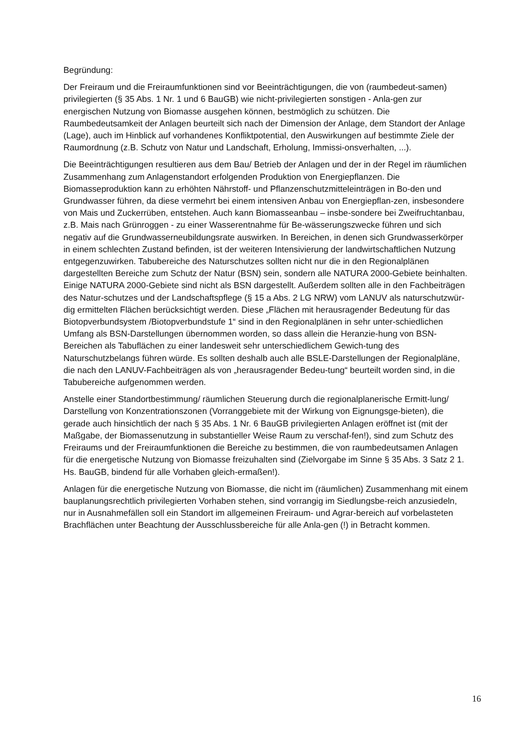Begründung:
Der Freiraum und die Freiraumfunktionen sind vor Beeinträchtigungen, die von (raumbedeut-samen) privilegierten (§ 35 Abs. 1 Nr. 1 und 6 BauGB) wie nicht-privilegierten sonstigen - Anla-gen zur energischen Nutzung von Biomasse ausgehen können, bestmöglich zu schützen. Die Raumbedeutsamkeit der Anlagen beurteilt sich nach der Dimension der Anlage, dem Standort der Anlage (Lage), auch im Hinblick auf vorhandenes Konfliktpotential, den Auswirkungen auf bestimmte Ziele der Raumordnung (z.B. Schutz von Natur und Landschaft, Erholung, Immissi-onsverhalten, ...).
Die Beeinträchtigungen resultieren aus dem Bau/ Betrieb der Anlagen und der in der Regel im räumlichen Zusammenhang zum Anlagenstandort erfolgenden Produktion von Energiepflanzen. Die Biomasseproduktion kann zu erhöhten Nährstoff- und Pflanzenschutzmitteleinträgen in Bo-den und Grundwasser führen, da diese vermehrt bei einem intensiven Anbau von Energiepflan-zen, insbesondere von Mais und Zuckerrüben, entstehen. Auch kann Biomasseanbau – insbe-sondere bei Zweifruchtanbau, z.B. Mais nach Grünroggen - zu einer Wasserentnahme für Be-wässerungszwecke führen und sich negativ auf die Grundwasserneubildungsrate auswirken. In Bereichen, in denen sich Grundwasserkörper in einem schlechten Zustand befinden, ist der weiteren Intensivierung der landwirtschaftlichen Nutzung entgegenzuwirken. Tabubereiche des Naturschutzes sollten nicht nur die in den Regionalplänen dargestellten Bereiche zum Schutz der Natur (BSN) sein, sondern alle NATURA 2000-Gebiete beinhalten. Einige NATURA 2000-Gebiete sind nicht als BSN dargestellt. Außerdem sollten alle in den Fachbeiträgen des Natur-schutzes und der Landschaftspflege (§ 15 a Abs. 2 LG NRW) vom LANUV als naturschutzwür-dig ermittelten Flächen berücksichtigt werden. Diese „Flächen mit herausragender Bedeutung für das Biotopverbundsystem /Biotopverbundstufe 1“ sind in den Regionalplänen in sehr unter-schiedlichen Umfang als BSN-Darstellungen übernommen worden, so dass allein die Heranzie-hung von BSN-Bereichen als Tabuflächen zu einer landesweit sehr unterschiedlichem Gewich-tung des Naturschutzbelangs führen würde. Es sollten deshalb auch alle BSLE-Darstellungen der Regionalpläne, die nach den LANUV-Fachbeiträgen als von „herausragender Bedeu-tung“ beurteilt worden sind, in die Tabubereiche aufgenommen werden.
Anstelle einer Standortbestimmung/ räumlichen Steuerung durch die regionalplanerische Ermitt-lung/ Darstellung von Konzentrationszonen (Vorranggebiete mit der Wirkung von Eignungsge-bieten), die gerade auch hinsichtlich der nach § 35 Abs. 1 Nr. 6 BauGB privilegierten Anlagen eröffnet ist (mit der Maßgabe, der Biomassenutzung in substantieller Weise Raum zu verschaf-fen!), sind zum Schutz des Freiraums und der Freiraumfunktionen die Bereiche zu bestimmen, die von raumbedeutsamen Anlagen für die energetische Nutzung von Biomasse freizuhalten sind (Zielvorgabe im Sinne § 35 Abs. 3 Satz 2 1. Hs. BauGB, bindend für alle Vorhaben gleich-ermaßen!).
Anlagen für die energetische Nutzung von Biomasse, die nicht im (räumlichen) Zusammenhang mit einem bauplanungsrechtlich privilegierten Vorhaben stehen, sind vorrangig im Siedlungsbe-reich anzusiedeln, nur in Ausnahmefällen soll ein Standort im allgemeinen Freiraum- und Agrar-bereich auf vorbelasteten Brachflächen unter Beachtung der Ausschlussbereiche für alle Anla-gen (!) in Betracht kommen.
16